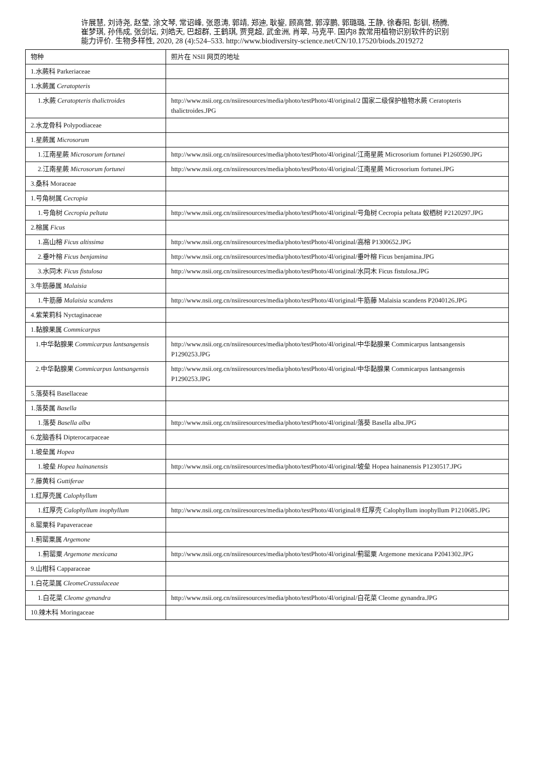许展慧, 刘诗尧, 赵莹, 涂文琴, 常诏峰, 张恩涛, 郭靖, 郑迪, 耿鋆, 顾高营, 郭淳鹏, 郭璐璐, 王静, 徐春阳, 彭钏, 杨腾, 崔梦琪, 孙伟成, 张剑坛, 刘皓天, 巴超群, 王鹤琪, 贾竞超, 武金洲, 肖翠, 马克平. 国内8 款常用植物识别软件的识别能力评价. 生物多样性, 2020, 28 (4):524–533. http://www.biodiversity-science.net/CN/10.17520/biods.2019272
| 物种 | 照片在 NSII 网页的地址 |
| --- | --- |
| 1.水蕨科 Parkeriaceae | |
| 1.水蕨属 Ceratopteris | |
| 1.水蕨 Ceratopteris thalictroides | http://www.nsii.org.cn/nsiiresources/media/photo/testPhoto/4l/original/2 国家二级保护植物水蕨 Ceratopteris thalictroides.JPG |
| 2.水龙骨科 Polypodiaceae | |
| 1.星蕨属 Microsorum | |
| 1.江南星蕨 Microsorum fortunei | http://www.nsii.org.cn/nsiiresources/media/photo/testPhoto/4l/original/江南星蕨 Microsorium fortunei P1260590.JPG |
| 2.江南星蕨 Microsorum fortunei | http://www.nsii.org.cn/nsiiresources/media/photo/testPhoto/4l/original/江南星蕨 Microsorium fortunei.JPG |
| 3.桑科 Moraceae | |
| 1.号角树属 Cecropia | |
| 1.号角树 Cecropia peltata | http://www.nsii.org.cn/nsiiresources/media/photo/testPhoto/4l/original/号角树 Cecropia peltata 蚁栖树 P2120297.JPG |
| 2.榕属 Ficus | |
| 1.高山榕 Ficus altissima | http://www.nsii.org.cn/nsiiresources/media/photo/testPhoto/4l/original/高榕 P1300652.JPG |
| 2.垂叶榕 Ficus benjamina | http://www.nsii.org.cn/nsiiresources/media/photo/testPhoto/4l/original/垂叶榕 Ficus benjamina.JPG |
| 3.水同木 Ficus fistulosa | http://www.nsii.org.cn/nsiiresources/media/photo/testPhoto/4l/original/水同木 Ficus fistulosa.JPG |
| 3.牛筋藤属 Malaisia | |
| 1.牛筋藤 Malaisia scandens | http://www.nsii.org.cn/nsiiresources/media/photo/testPhoto/4l/original/牛筋藤 Malaisia scandens P2040126.JPG |
| 4.紫茉莉科 Nyctaginaceae | |
| 1.黏腺果属 Commicarpus | |
| 1.中华黏腺果 Commicarpus lantsangensis | http://www.nsii.org.cn/nsiiresources/media/photo/testPhoto/4l/original/中华黏腺果 Commicarpus lantsangensis P1290253.JPG |
| 2.中华黏腺果 Commicarpus lantsangensis | http://www.nsii.org.cn/nsiiresources/media/photo/testPhoto/4l/original/中华黏腺果 Commicarpus lantsangensis P1290253.JPG |
| 5.落葵科 Basellaceae | |
| 1.落葵属 Basella | |
| 1.落葵 Basella alba | http://www.nsii.org.cn/nsiiresources/media/photo/testPhoto/4l/original/落葵 Basella alba.JPG |
| 6.龙脑香科 Dipterocarpaceae | |
| 1.坡垒属 Hopea | |
| 1.坡垒 Hopea hainanensis | http://www.nsii.org.cn/nsiiresources/media/photo/testPhoto/4l/original/坡垒 Hopea hainanensis P1230517.JPG |
| 7.藤黄科 Guttiferae | |
| 1.红厚壳属 Calophyllum | |
| 1.红厚壳 Calophyllum inophyllum | http://www.nsii.org.cn/nsiiresources/media/photo/testPhoto/4l/original/8 红厚壳 Calophyllum inophyllum P1210685.JPG |
| 8.罂粟科 Papaveraceae | |
| 1.蓟罂粟属 Argemone | |
| 1.蓟罂粟 Argemone mexicana | http://www.nsii.org.cn/nsiiresources/media/photo/testPhoto/4l/original/蓟罂粟 Argemone mexicana P2041302.JPG |
| 9.山柑科 Capparaceae | |
| 1.白花菜属 CleomeCrassulaceae | |
| 1.白花菜 Cleome gynandra | http://www.nsii.org.cn/nsiiresources/media/photo/testPhoto/4l/original/白花菜 Cleome gynandra.JPG |
| 10.辣木科 Moringaceae | |